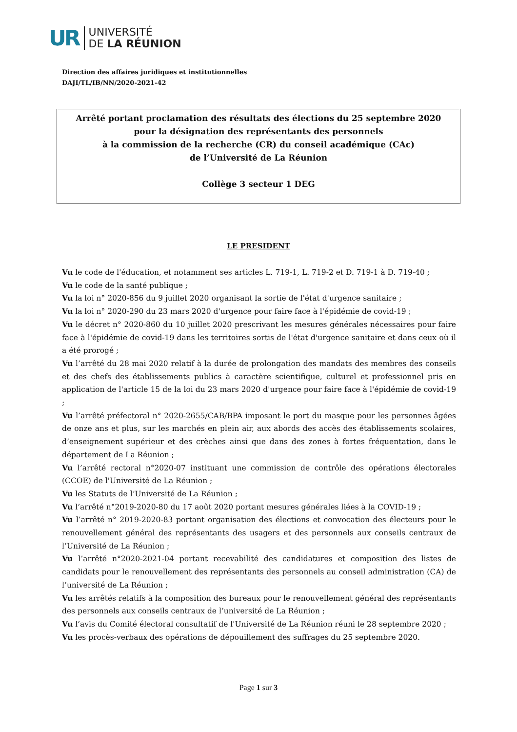UR
UNIVERSITÉ
DE LA RÉUNION
Direction des affaires juridiques et institutionnelles
DAJI/TL/IB/NN/2020-2021-42
Arrêté portant proclamation des résultats des élections du 25 septembre 2020
pour la désignation des représentants des personnels
à la commission de la recherche (CR) du conseil académique (CAc)
de l’Université de La Réunion
Collège 3 secteur 1 DEG
LE PRESIDENT
Vu le code de l'éducation, et notamment ses articles L. 719-1, L. 719-2 et D. 719-1 à D. 719-40 ;
Vu le code de la santé publique ;
Vu la loi n° 2020-856 du 9 juillet 2020 organisant la sortie de l'état d'urgence sanitaire ;
Vu la loi n° 2020-290 du 23 mars 2020 d'urgence pour faire face à l'épidémie de covid-19 ;
Vu le décret n° 2020-860 du 10 juillet 2020 prescrivant les mesures générales nécessaires pour faire face à l'épidémie de covid-19 dans les territoires sortis de l'état d'urgence sanitaire et dans ceux où il a été prorogé ;
Vu l’arrêté du 28 mai 2020 relatif à la durée de prolongation des mandats des membres des conseils et des chefs des établissements publics à caractère scientifique, culturel et professionnel pris en application de l'article 15 de la loi du 23 mars 2020 d'urgence pour faire face à l'épidémie de covid-19 ;
Vu l’arrêté préfectoral n° 2020-2655/CAB/BPA imposant le port du masque pour les personnes âgées de onze ans et plus, sur les marchés en plein air, aux abords des accès des établissements scolaires, d’enseignement supérieur et des crèches ainsi que dans des zones à fortes fréquentation, dans le département de La Réunion ;
Vu l’arrêté rectoral n°2020-07 instituant une commission de contrôle des opérations électorales (CCOE) de l'Université de La Réunion ;
Vu les Statuts de l’Université de La Réunion ;
Vu l’arrêté n°2019-2020-80 du 17 août 2020 portant mesures générales liées à la COVID-19 ;
Vu l’arrêté n° 2019-2020-83 portant organisation des élections et convocation des électeurs pour le renouvellement général des représentants des usagers et des personnels aux conseils centraux de l’Université de La Réunion ;
Vu l’arrêté n°2020-2021-04 portant recevabilité des candidatures et composition des listes de candidats pour le renouvellement des représentants des personnels au conseil administration (CA) de l’université de La Réunion ;
Vu les arrêtés relatifs à la composition des bureaux pour le renouvellement général des représentants des personnels aux conseils centraux de l’université de La Réunion ;
Vu l’avis du Comité électoral consultatif de l'Université de La Réunion réuni le 28 septembre 2020 ;
Vu les procès-verbaux des opérations de dépouillement des suffrages du 25 septembre 2020.
Page 1 sur 3